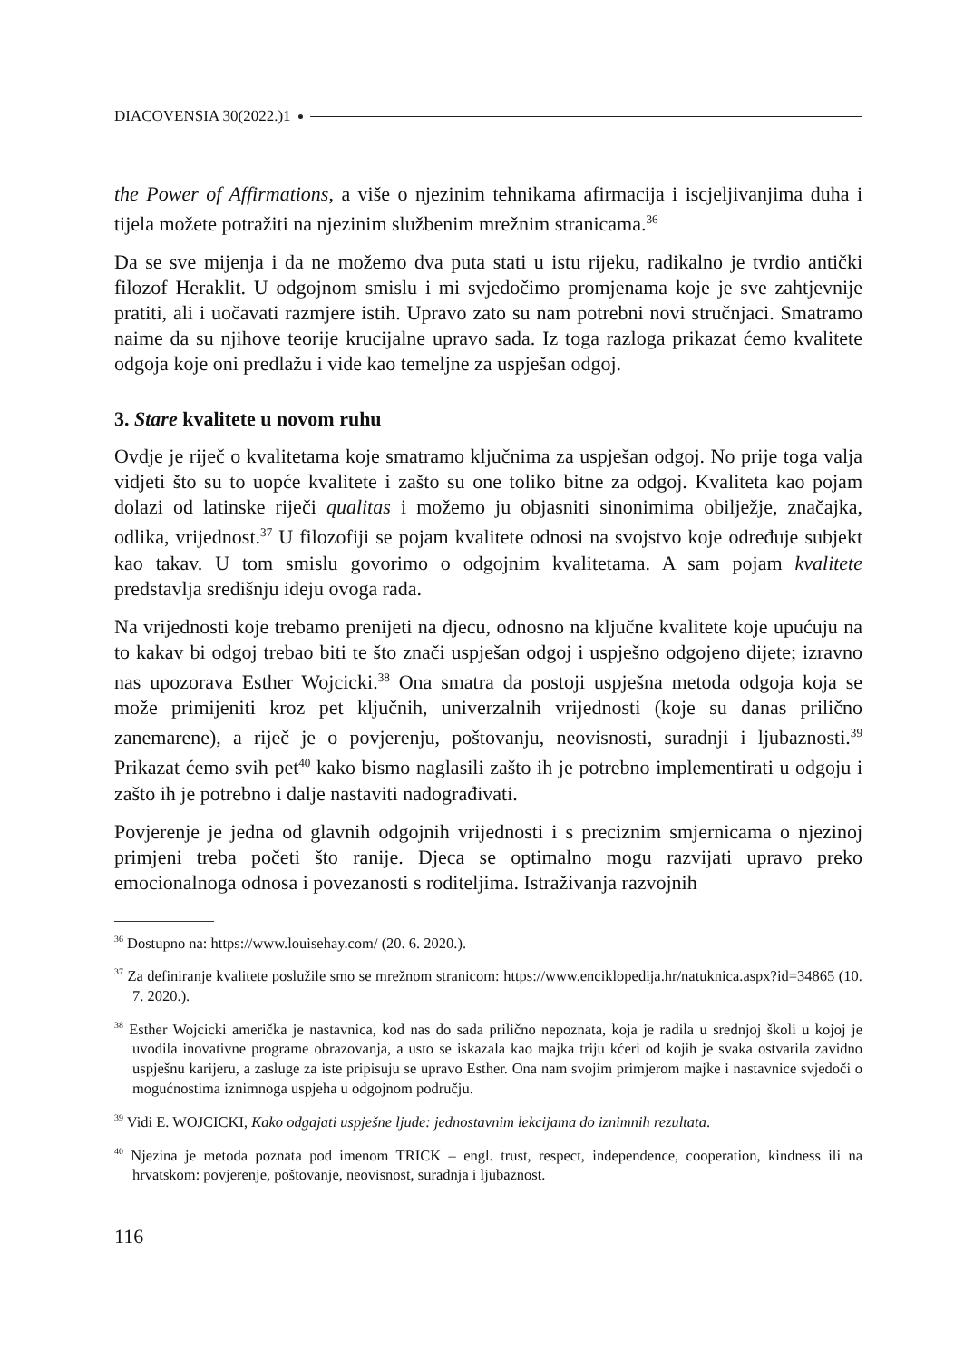DIACOVENSIA 30(2022.)1
the Power of Affirmations, a više o njezinim tehnikama afirmacija i iscjeljivanjima duha i tijela možete potražiti na njezinim službenim mrežnim stranicama.<sup>36</sup>
Da se sve mijenja i da ne možemo dva puta stati u istu rijeku, radikalno je tvrdio antički filozof Heraklit. U odgojnom smislu i mi svjedočimo promjenama koje je sve zahtjevnije pratiti, ali i uočavati razmjere istih. Upravo zato su nam potrebni novi stručnjaci. Smatramo naime da su njihove teorije krucijalne upravo sada. Iz toga razloga prikazat ćemo kvalitete odgoja koje oni predlažu i vide kao temeljne za uspješan odgoj.
3. Stare kvalitete u novom ruhu
Ovdje je riječ o kvalitetama koje smatramo ključnima za uspješan odgoj. No prije toga valja vidjeti što su to uopće kvalitete i zašto su one toliko bitne za odgoj. Kvaliteta kao pojam dolazi od latinske riječi qualitas i možemo ju objasniti sinonimima obilježje, značajka, odlika, vrijednost.<sup>37</sup> U filozofiji se pojam kvalitete odnosi na svojstvo koje određuje subjekt kao takav. U tom smislu govorimo o odgojnim kvalitetama. A sam pojam kvalitete predstavlja središnju ideju ovoga rada.
Na vrijednosti koje trebamo prenijeti na djecu, odnosno na ključne kvalitete koje upućuju na to kakav bi odgoj trebao biti te što znači uspješan odgoj i uspješno odgojeno dijete; izravno nas upozorava Esther Wojcicki.<sup>38</sup> Ona smatra da postoji uspješna metoda odgoja koja se može primijeniti kroz pet ključnih, univerzalnih vrijednosti (koje su danas prilično zanemarene), a riječ je o povjerenju, poštovanju, neovisnosti, suradnji i ljubaznosti.<sup>39</sup> Prikazat ćemo svih pet<sup>40</sup> kako bismo naglasili zašto ih je potrebno implementirati u odgoju i zašto ih je potrebno i dalje nastaviti nadograđivati.
Povjerenje je jedna od glavnih odgojnih vrijednosti i s preciznim smjernicama o njezinoj primjeni treba početi što ranije. Djeca se optimalno mogu razvijati upravo preko emocionalnoga odnosa i povezanosti s roditeljima. Istraživanja razvojnih
<sup>36</sup> Dostupno na: https://www.louisehay.com/ (20. 6. 2020.).
<sup>37</sup> Za definiranje kvalitete poslužile smo se mrežnom stranicom: https://www.enciklopedija.hr/natuknica.aspx?id=34865 (10. 7. 2020.).
<sup>38</sup> Esther Wojcicki američka je nastavnica, kod nas do sada prilično nepoznata, koja je radila u srednjoj školi u kojoj je uvodila inovativne programe obrazovanja, a usto se iskazala kao majka triju kćeri od kojih je svaka ostvarila zavidno uspješnu karijeru, a zasluge za iste pripisuju se upravo Esther. Ona nam svojim primjerom majke i nastavnice svjedoči o mogućnostima iznimnoga uspjeha u odgojnom području.
<sup>39</sup> Vidi E. WOJCICKI, Kako odgajati uspješne ljude: jednostavnim lekcijama do iznimnih rezultata.
<sup>40</sup> Njezina je metoda poznata pod imenom TRICK – engl. trust, respect, independence, cooperation, kindness ili na hrvatskom: povjerenje, poštovanje, neovisnost, suradnja i ljubaznost.
116